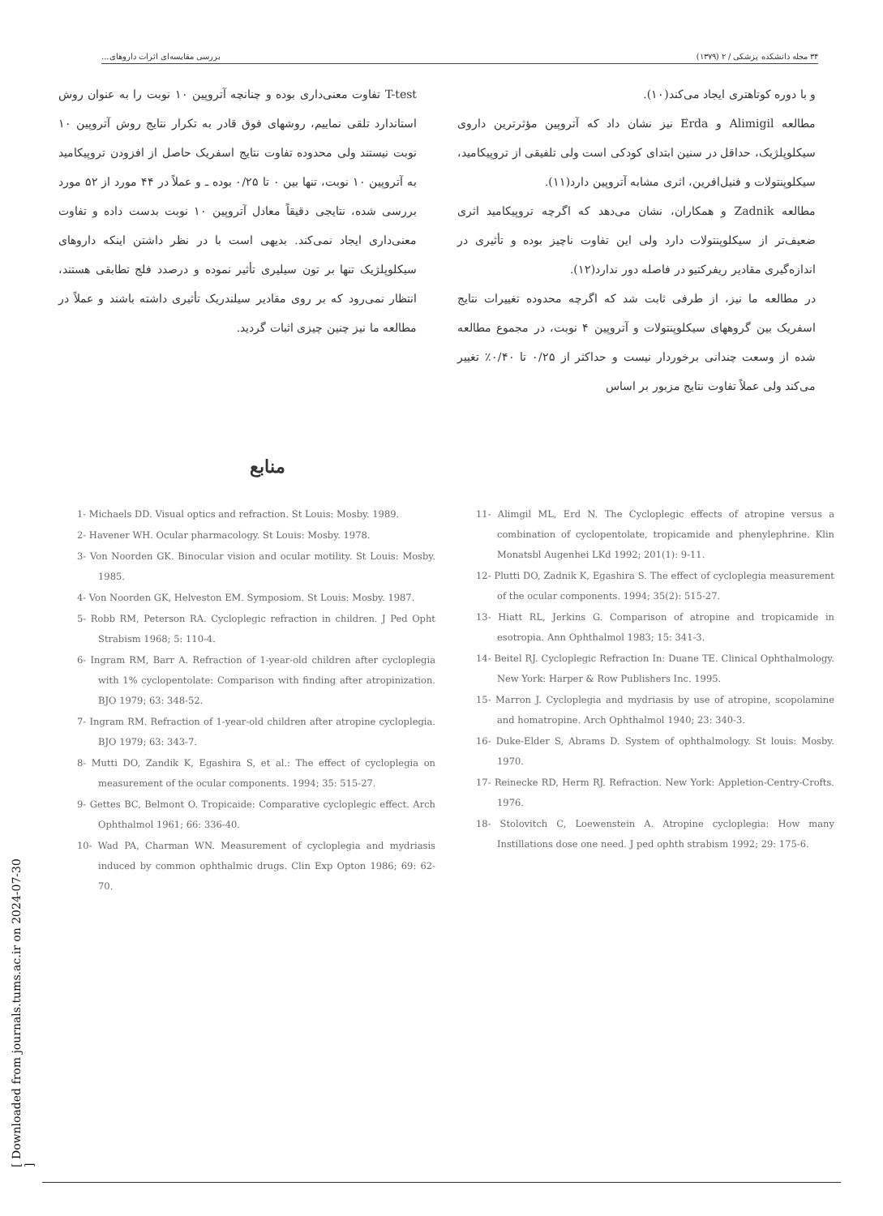۳۴ مجله دانشکده پزشکی / ۲ (۱۳۷۹) بررسی مقایسه‌ای اثرات داروهای...
و با دوره کوتاهتری ایجاد می‌کند(۱۰).
مطالعه Alimigil و Erda نیز نشان داد که آتروپین مؤثرترین داروی سیکلوپلژیک، حداقل در سنین ابتدای کودکی است ولی تلفیقی از تروپیکامید، سیکلوپنتولات و فنیل‌افرین، اثری مشابه آتروپین دارد(۱۱).
مطالعه Zadnik و همکاران، نشان می‌دهد که اگرچه تروپیکامید اثری ضعیف‌تر از سیکلوپنتولات دارد ولی این تفاوت ناچیز بوده و تأثیری در اندازه‌گیری مقادیر ریفرکتیو در فاصله دور ندارد(۱۲).
در مطالعه ما نیز، از طرفی ثابت شد که اگرچه محدوده تغییرات نتایج اسفریک بین گروههای سیکلوپنتولات و آتروپین ۴ نوبت، در مجموع مطالعه شده از وسعت چندانی برخوردار نیست و حداکثر از ۰/۲۵ تا ۰/۴۰٪ تغییر می‌کند ولی عملاً تفاوت نتایج مزبور بر اساس
T-test تفاوت معنی‌داری بوده و چنانچه آتروپین ۱۰ نوبت را به عنوان روش استاندارد تلقی نماییم، روشهای فوق قادر به تکرار نتایج روش آتروپین ۱۰ نوبت نیستند ولی محدوده تفاوت نتایج اسفریک حاصل از افزودن تروپیکامید به آتروپین ۱۰ نوبت، تنها بین ۰ تا ۰/۲۵ بوده ـ و عملاً در ۴۴ مورد از ۵۲ مورد بررسی شده، نتایجی دقیقاً معادل آتروپین ۱۰ نوبت بدست داده و تفاوت معنی‌داری ایجاد نمی‌کند. بدیهی است با در نظر داشتن اینکه داروهای سیکلوپلژیک تنها بر تون سیلیری تأثیر نموده و درصدد فلج تطابقی هستند، انتظار نمی‌رود که بر روی مقادیر سیلندریک تأثیری داشته باشند و عملاً در مطالعه ما نیز چنین چیزی اثبات گردید.
منابع
1- Michaels DD. Visual optics and refraction. St Louis: Mosby. 1989.
2- Havener WH. Ocular pharmacology. St Louis: Mosby. 1978.
3- Von Noorden GK. Binocular vision and ocular motility. St Louis: Mosby. 1985.
4- Von Noorden GK, Helveston EM. Symposiom. St Louis: Mosby. 1987.
5- Robb RM, Peterson RA. Cycloplegic refraction in children. J Ped Opht Strabism 1968; 5: 110-4.
6- Ingram RM, Barr A. Refraction of 1-year-old children after cycloplegia with 1% cyclopentolate: Comparison with finding after atropinization. BJO 1979; 63: 348-52.
7- Ingram RM. Refraction of 1-year-old children after atropine cycloplegia. BJO 1979; 63: 343-7.
8- Mutti DO, Zandik K, Egashira S, et al.: The effect of cycloplegia on measurement of the ocular components. 1994; 35: 515-27.
9- Gettes BC, Belmont O. Tropicaide: Comparative cycloplegic effect. Arch Ophthalmol 1961; 66: 336-40.
10- Wad PA, Charman WN. Measurement of cycloplegia and mydriasis induced by common ophthalmic drugs. Clin Exp Opton 1986; 69: 62-70.
11- Alimgil ML, Erd N. The Cycloplegic effects of atropine versus a combination of cyclopentolate, tropicamide and phenylephrine. Klin Monatsbl Augenhei LKd 1992; 201(1): 9-11.
12- Plutti DO, Zadnik K, Egashira S. The effect of cycloplegia measurement of the ocular components. 1994; 35(2): 515-27.
13- Hiatt RL, Jerkins G. Comparison of atropine and tropicamide in esotropia. Ann Ophthalmol 1983; 15: 341-3.
14- Beitel RJ. Cycloplegic Refraction In: Duane TE. Clinical Ophthalmology. New York: Harper & Row Publishers Inc. 1995.
15- Marron J. Cycloplegia and mydriasis by use of atropine, scopolamine and homatropine. Arch Ophthalmol 1940; 23: 340-3.
16- Duke-Elder S, Abrams D. System of ophthalmology. St louis: Mosby. 1970.
17- Reinecke RD, Herm RJ. Refraction. New York: Appletion-Centry-Crofts. 1976.
18- Stolovitch C, Loewenstein A. Atropine cycloplegia: How many Instillations dose one need. J ped ophth strabism 1992; 29: 175-6.
[ Downloaded from journals.tums.ac.ir on 2024-07-30 ]